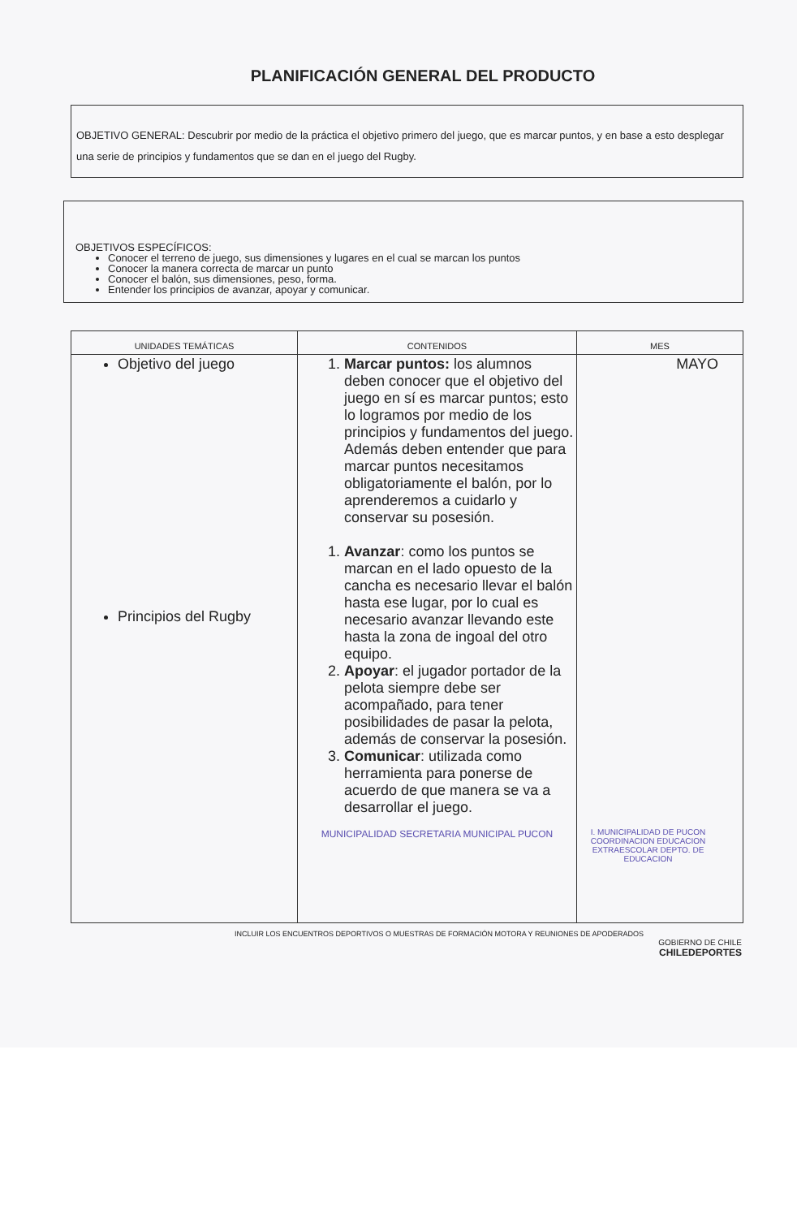PLANIFICACIÓN GENERAL DEL PRODUCTO
OBJETIVO GENERAL: Descubrir por medio de la práctica el objetivo primero del juego, que es marcar puntos, y en base a esto desplegar una serie de principios y fundamentos que se dan en el juego del Rugby.
OBJETIVOS ESPECÍFICOS:
Conocer el terreno de juego, sus dimensiones y lugares en el cual se marcan los puntos
Conocer la manera correcta de marcar un punto
Conocer el balón, sus dimensiones, peso, forma.
Entender los principios de avanzar, apoyar y comunicar.
| UNIDADES TEMÁTICAS | CONTENIDOS | MES |
| --- | --- | --- |
| Objetivo del juego Principios del Rugby | 1. Marcar puntos: los alumnos deben conocer que el objetivo del juego en sí es marcar puntos; esto lo logramos por medio de los principios y fundamentos del juego. Además deben entender que para marcar puntos necesitamos obligatoriamente el balón, por lo aprenderemos a cuidarlo y conservar su posesión. 1. Avanzar : como los puntos se marcan en el lado opuesto de la cancha es necesario llevar el balón hasta ese lugar, por lo cual es necesario avanzar llevando este hasta la zona de ingoal del otro equipo. 2. Apoyar : el jugador portador de la pelota siempre debe ser acompañado, para tener posibilidades de pasar la pelota, además de conservar la posesión. 3. Comunicar : utilizada como herramienta para ponerse de acuerdo de que manera se va a desarrollar el juego. MUNICIPALIDAD SECRETARIA MUNICIPAL PUCON | MAYO I. MUNICIPALIDAD DE PUCON COORDINACION EDUCACION EXTRAESCOLAR DEPTO. DE EDUCACION |
INCLUIR LOS ENCUENTROS DEPORTIVOS O MUESTRAS DE FORMACIÓN MOTORA Y REUNIONES DE APODERADOS
GOBIERNO DE CHILE
CHILEDEPORTES